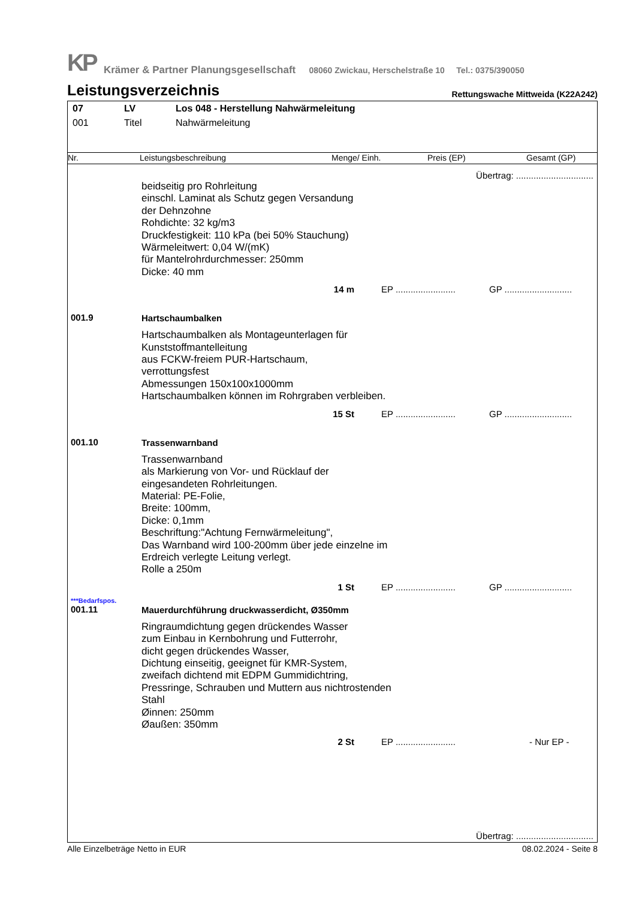KP Krämer & Partner Planungsgesellschaft 08060 Zwickau, Herschelstraße 10 Tel.: 0375/390050
Leistungsverzeichnis
Rettungswache Mittweida (K22A242)
| 07 | LV | Los 048 - Herstellung Nahwärmeleitung |
| 001 | Titel | Nahwärmeleitung |
Nr. Leistungsbeschreibung Menge/ Einh. Preis (EP) Gesamt (GP)
Übertrag: ...............................
beidseitig pro Rohrleitung
einschl. Laminat als Schutz gegen Versandung
der Dehnzohne
Rohdichte: 32 kg/m3
Druckfestigkeit: 110 kPa (bei 50% Stauchung)
Wärmeleitwert: 0,04 W/(mK)
für Mantelrohrdurchmesser: 250mm
Dicke: 40 mm
14 m EP ........................ GP ...........................
001.9 Hartschaumbalken
Hartschaumbalken als Montageunterlagen für
Kunststoffmantelleitung
aus FCKW-freiem PUR-Hartschaum,
verrottungsfest
Abmessungen 150x100x1000mm
Hartschaumbalken können im Rohrgraben verbleiben.
15 St EP ........................ GP ...........................
001.10 Trassenwarnband
Trassenwarnband
als Markierung von Vor- und Rücklauf der
eingesandeten Rohrleitungen.
Material: PE-Folie,
Breite: 100mm,
Dicke: 0,1mm
Beschriftung:"Achtung Fernwärmeleitung",
Das Warnband wird 100-200mm über jede einzelne im
Erdreich verlegte Leitung verlegt.
Rolle a 250m
1 St EP ........................ GP ...........................
***Bedarfspos.
001.11 Mauerdurchführung druckwasserdicht, Ø350mm
Ringraumdichtung gegen drückendes Wasser
zum Einbau in Kernbohrung und Futterrohr,
dicht gegen drückendes Wasser,
Dichtung einseitig, geeignet für KMR-System,
zweifach dichtend mit EDPM Gummidichtring,
Pressringe, Schrauben und Muttern aus nichtrostenden
Stahl
Øinnen: 250mm
Øaußen: 350mm
2 St EP ........................ - Nur EP -
Übertrag: ...............................
Alle Einzelbeträge Netto in EUR 08.02.2024 - Seite 8